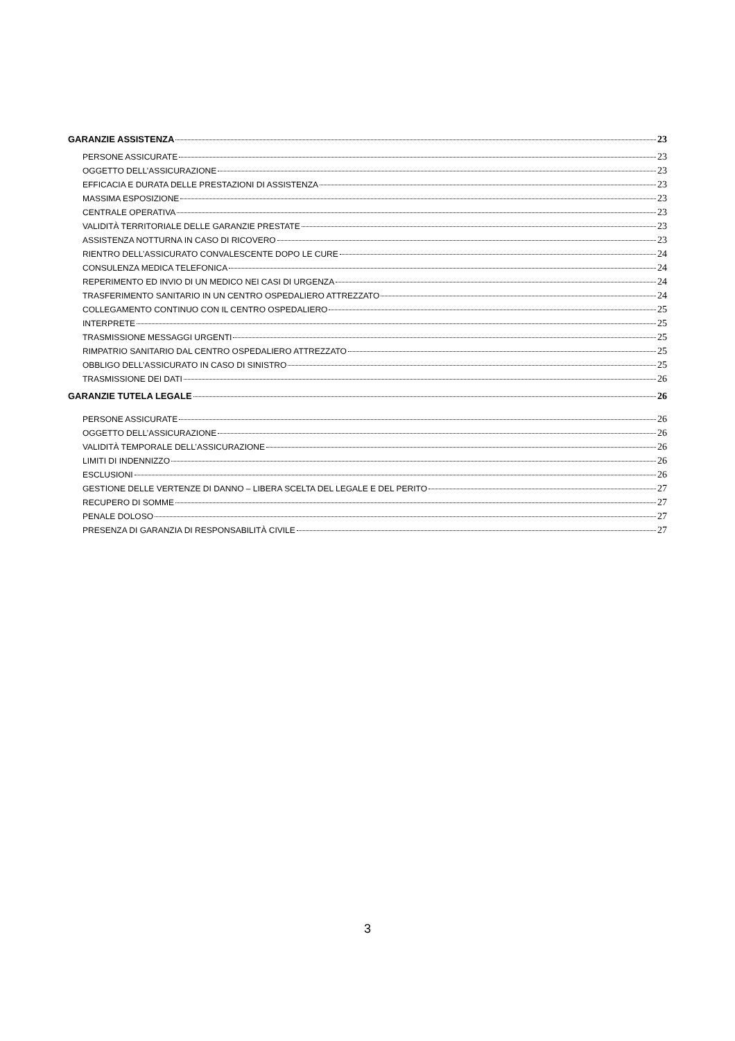GARANZIE ASSISTENZA 23
PERSONE ASSICURATE 23
OGGETTO DELL’ASSICURAZIONE 23
EFFICACIA E DURATA DELLE PRESTAZIONI DI ASSISTENZA 23
MASSIMA ESPOSIZIONE 23
CENTRALE OPERATIVA 23
VALIDITÀ TERRITORIALE DELLE GARANZIE PRESTATE 23
ASSISTENZA NOTTURNA IN CASO DI RICOVERO 23
RIENTRO DELL’ASSICURATO CONVALESCENTE DOPO LE CURE 24
CONSULENZA MEDICA TELEFONICA 24
REPERIMENTO ED INVIO DI UN MEDICO NEI CASI DI URGENZA 24
TRASFERIMENTO SANITARIO IN UN CENTRO OSPEDALIERO ATTREZZATO 24
COLLEGAMENTO CONTINUO CON IL CENTRO OSPEDALIERO 25
INTERPRETE 25
TRASMISSIONE MESSAGGI URGENTI 25
RIMPATRIO SANITARIO DAL CENTRO OSPEDALIERO ATTREZZATO 25
OBBLIGO DELL’ASSICURATO IN CASO DI SINISTRO 25
TRASMISSIONE DEI DATI 26
GARANZIE TUTELA LEGALE 26
PERSONE ASSICURATE 26
OGGETTO DELL’ASSICURAZIONE 26
VALIDITÀ TEMPORALE DELL’ASSICURAZIONE 26
LIMITI DI INDENNIZZO 26
ESCLUSIONI 26
GESTIONE DELLE VERTENZE DI DANNO – LIBERA SCELTA DEL LEGALE E DEL PERITO 27
RECUPERO DI SOMME 27
PENALE DOLOSO 27
PRESENZA DI GARANZIA DI RESPONSABILITÀ CIVILE 27
3